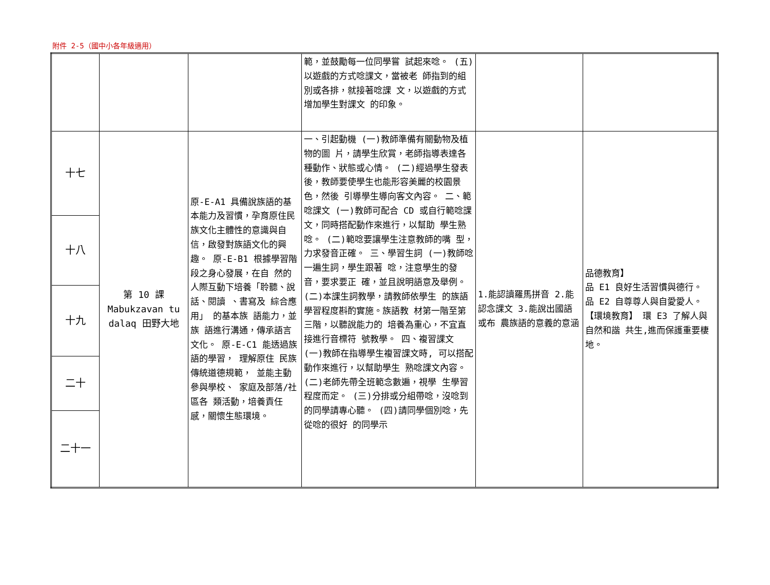附件 2-5（國中小各年級適用）
| | | | 範，並鼓勵每一位同學嘗 試起來唸。 (五)以遊戲的方式唸課文，當被老 師指到的組別或各排，就接著唸課 文，以遊戲的方式增加學生對課文 的印象。 | | |
| 十七 | 第 10 課 Mabukzavan tu dalaq 田野大地 | 原-E-A1 具備說族語的基本能力及習慣，孕育原住民族文化主體性的意識與自信，啟發對族語文化的興趣。 原-E-B1 根據學習階 段之身心發展，在自 然的人際互動下培養「聆聽、說話、閱讀 、書寫及 綜合應用」 的基本族 語能力，並族 語進行溝通，傳承語言文化。 原-E-C1 能透過族語的學習， 理解原住 民族傳統道德規範， 並能主動參與學校、 家庭及部落/社區各 類活動，培養責任 感，關懷生態環境。 | 一、引起動機 (一)教師準備有關動物及植物的圖 片，請學生欣賞，老師指導表達各 種動作、狀態或心情。 (二)經過學生發表後，教師要使學生也能形容美麗的校園景色，然後 引導學生導向客文內容。 二、範唸課文 (一)教師可配合 CD 或自行範唸課 文，同時搭配動作來進行，以幫助 學生熟唸。 (二)範唸要讓學生注意教師的嘴 型，力求發音正確。 三、學習生詞 (一)教師唸一遍生詞，學生跟著 唸，注意學生的發音，要求要正 確，並且說明語意及舉例。 (二)本課生詞教學，請教師依學生 的族語學習程度斟酌實施。族語教 材第一階至第三階，以聽說能力的 培養為重心，不宜直接進行音標符 號教學。 四、複習課文 (一)教師在指導學生複習課文時, 可以搭配動作來進行，以幫助學生 熟唸課文內容。 (二)老師先帶全班範念數遍，視學 生學習程度而定。 (三)分排或分組帶唸，沒唸到的同學請專心聽。 (四)請同學個別唸，先從唸的很好 的同學示 | 1.能認讀羅馬拼音 2.能認念課文 3.能說出國語或布 農族語的意義的意涵 | 品德教育】 品 E1 良好生活習慣與德行。 品 E2 自尊尊人與自愛愛人。 【環境教育】 環 E3 了解人與自然和諧 共生,進而保護重要棲 地。 |
| 十八 | | | | | |
| 十九 | | | | | |
| 二十 | | | | | |
| 二十一 | | | | | |